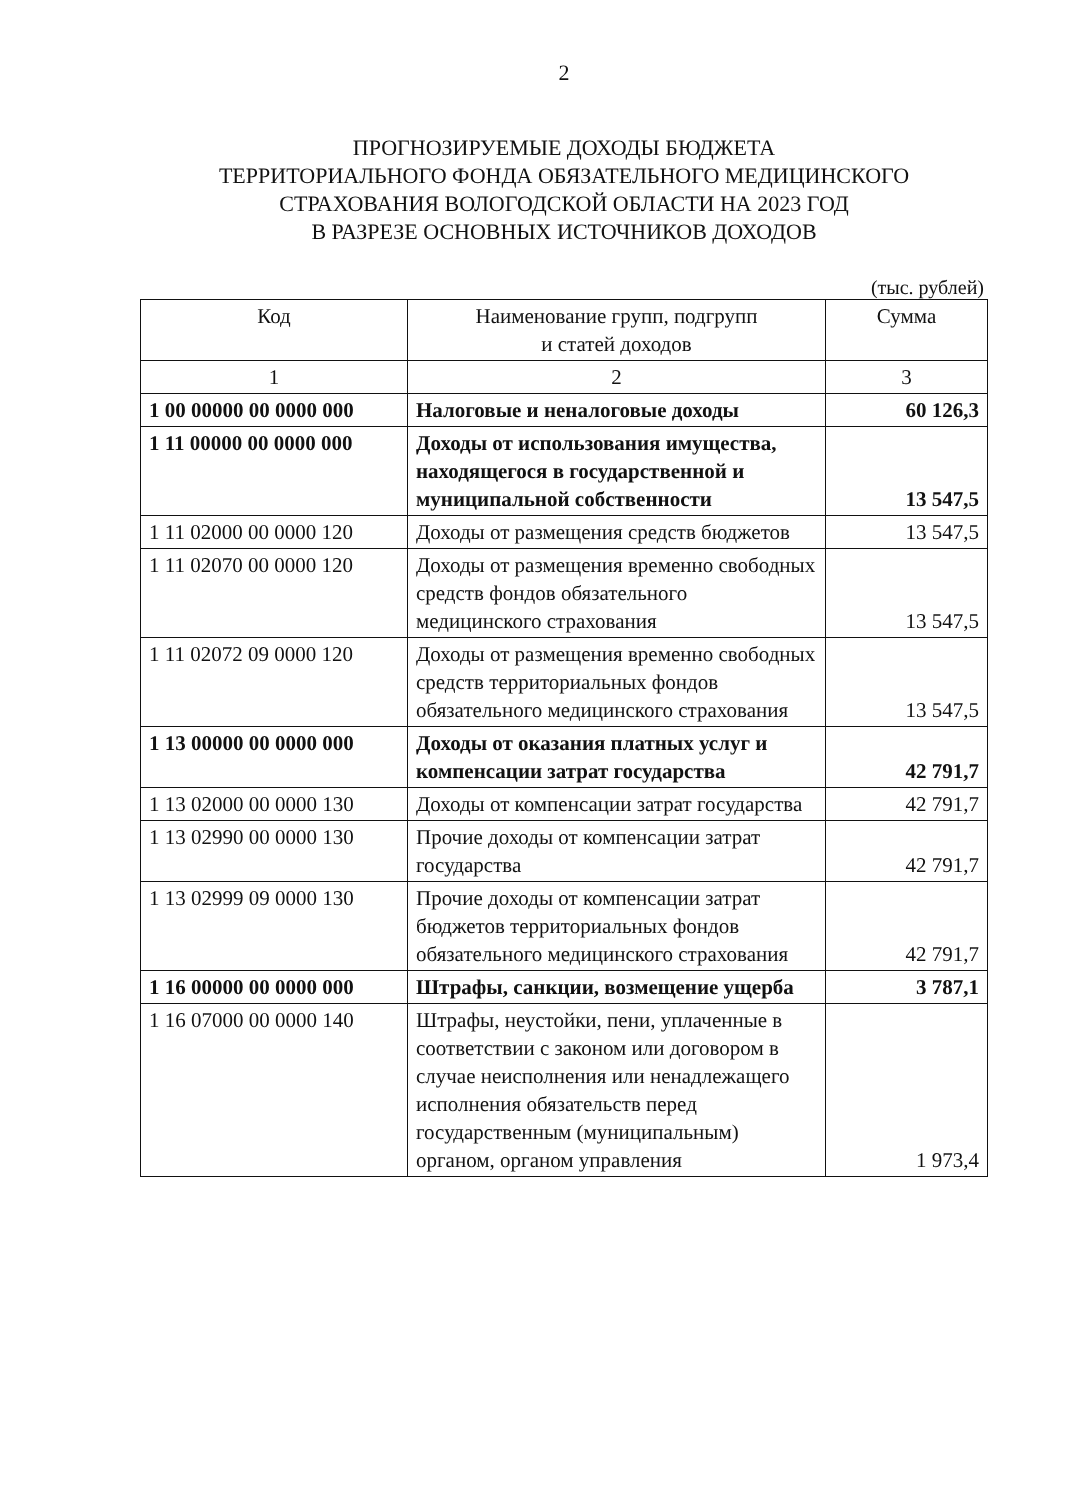2
ПРОГНОЗИРУЕМЫЕ ДОХОДЫ БЮДЖЕТА
ТЕРРИТОРИАЛЬНОГО ФОНДА ОБЯЗАТЕЛЬНОГО МЕДИЦИНСКОГО
СТРАХОВАНИЯ ВОЛОГОДСКОЙ ОБЛАСТИ НА 2023 ГОД
В РАЗРЕЗЕ ОСНОВНЫХ ИСТОЧНИКОВ ДОХОДОВ
(тыс. рублей)
| Код | Наименование групп, подгрупп и статей доходов | Сумма |
| --- | --- | --- |
| 1 | 2 | 3 |
| 1 00 00000 00 0000 000 | Налоговые и неналоговые доходы | 60 126,3 |
| 1 11 00000 00 0000 000 | Доходы от использования имущества, находящегося в государственной и муниципальной собственности | 13 547,5 |
| 1 11 02000 00 0000 120 | Доходы от размещения средств бюджетов | 13 547,5 |
| 1 11 02070 00 0000 120 | Доходы от размещения временно свободных средств фондов обязательного медицинского страхования | 13 547,5 |
| 1 11 02072 09 0000 120 | Доходы от размещения временно свободных средств территориальных фондов обязательного медицинского страхования | 13 547,5 |
| 1 13 00000 00 0000 000 | Доходы от оказания платных услуг и компенсации затрат государства | 42 791,7 |
| 1 13 02000 00 0000 130 | Доходы от компенсации затрат государства | 42 791,7 |
| 1 13 02990 00 0000 130 | Прочие доходы от компенсации затрат государства | 42 791,7 |
| 1 13 02999 09 0000 130 | Прочие доходы от компенсации затрат бюджетов территориальных фондов обязательного медицинского страхования | 42 791,7 |
| 1 16 00000 00 0000 000 | Штрафы, санкции, возмещение ущерба | 3 787,1 |
| 1 16 07000 00 0000 140 | Штрафы, неустойки, пени, уплаченные в соответствии с законом или договором в случае неисполнения или ненадлежащего исполнения обязательств перед государственным (муниципальным) органом, органом управления | 1 973,4 |